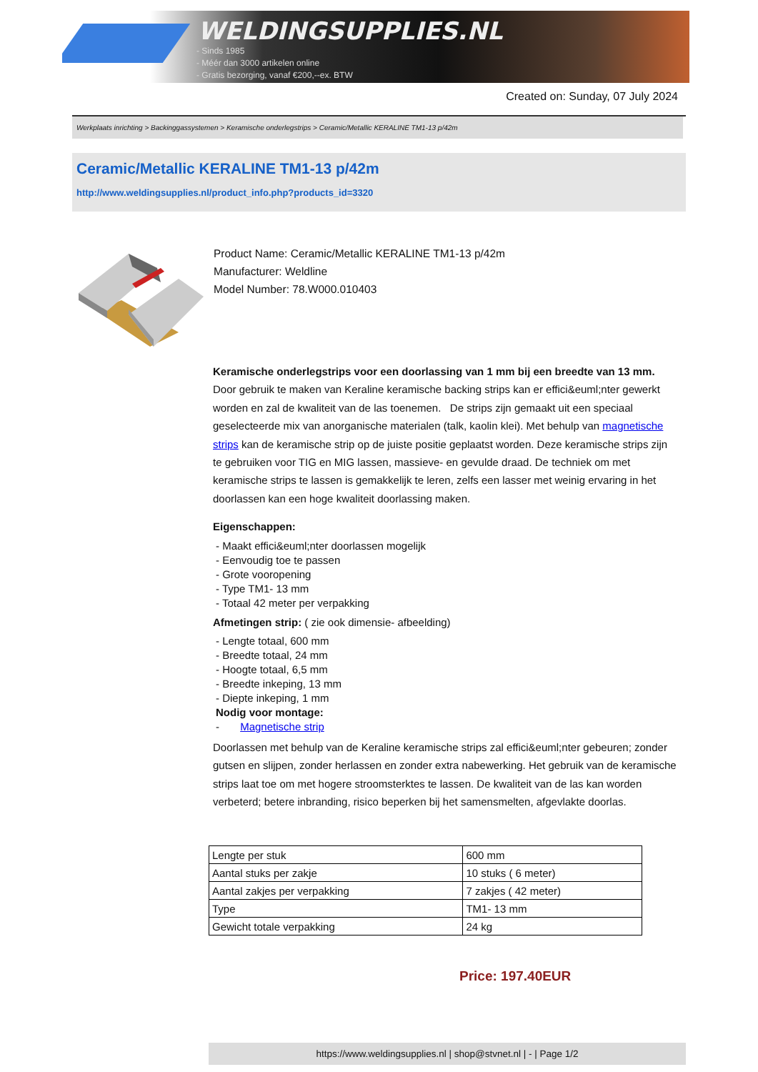WELDINGSUPPLIES.NL
- Sinds 1985
- Méér dan 3000 artikelen online
- Gratis bezorging, vanaf €200,--ex. BTW
Created on: Sunday, 07 July 2024
Werkplaats inrichting > Backinggassystemen > Keramische onderlegstrips > Ceramic/Metallic KERALINE TM1-13 p/42m
Ceramic/Metallic KERALINE TM1-13 p/42m
http://www.weldingsupplies.nl/product_info.php?products_id=3320
Product Name: Ceramic/Metallic KERALINE TM1-13 p/42m
Manufacturer: Weldline
Model Number: 78.W000.010403
Keramische onderlegstrips voor een doorlassing van 1 mm bij een breedte van 13 mm. Door gebruik te maken van Keraline keramische backing strips kan er effici&euml;nter gewerkt worden en zal de kwaliteit van de las toenemen. De strips zijn gemaakt uit een speciaal geselecteerde mix van anorganische materialen (talk, kaolin klei). Met behulp van magnetische strips kan de keramische strip op de juiste positie geplaatst worden. Deze keramische strips zijn te gebruiken voor TIG en MIG lassen, massieve- en gevulde draad. De techniek om met keramische strips te lassen is gemakkelijk te leren, zelfs een lasser met weinig ervaring in het doorlassen kan een hoge kwaliteit doorlassing maken.
Eigenschappen:
- Maakt effici&euml;nter doorlassen mogelijk
- Eenvoudig toe te passen
- Grote vooropening
- Type TM1- 13 mm
- Totaal 42 meter per verpakking
Afmetingen strip: ( zie ook dimensie- afbeelding)
- Lengte totaal, 600 mm
- Breedte totaal, 24 mm
- Hoogte totaal, 6,5 mm
- Breedte inkeping, 13 mm
- Diepte inkeping, 1 mm
Nodig voor montage:
- Magnetische strip
Doorlassen met behulp van de Keraline keramische strips zal effici&euml;nter gebeuren; zonder gutsen en slijpen, zonder herlassen en zonder extra nabewerking. Het gebruik van de keramische strips laat toe om met hogere stroomsterktes te lassen. De kwaliteit van de las kan worden verbeterd; betere inbranding, risico beperken bij het samensmelten, afgevlakte doorlas.
| Lengte per stuk | 600 mm |
| Aantal stuks per zakje | 10 stuks ( 6 meter) |
| Aantal zakjes per verpakking | 7 zakjes ( 42 meter) |
| Type | TM1- 13 mm |
| Gewicht totale verpakking | 24 kg |
Price: 197.40EUR
https://www.weldingsupplies.nl | shop@stvnet.nl | - | Page 1/2